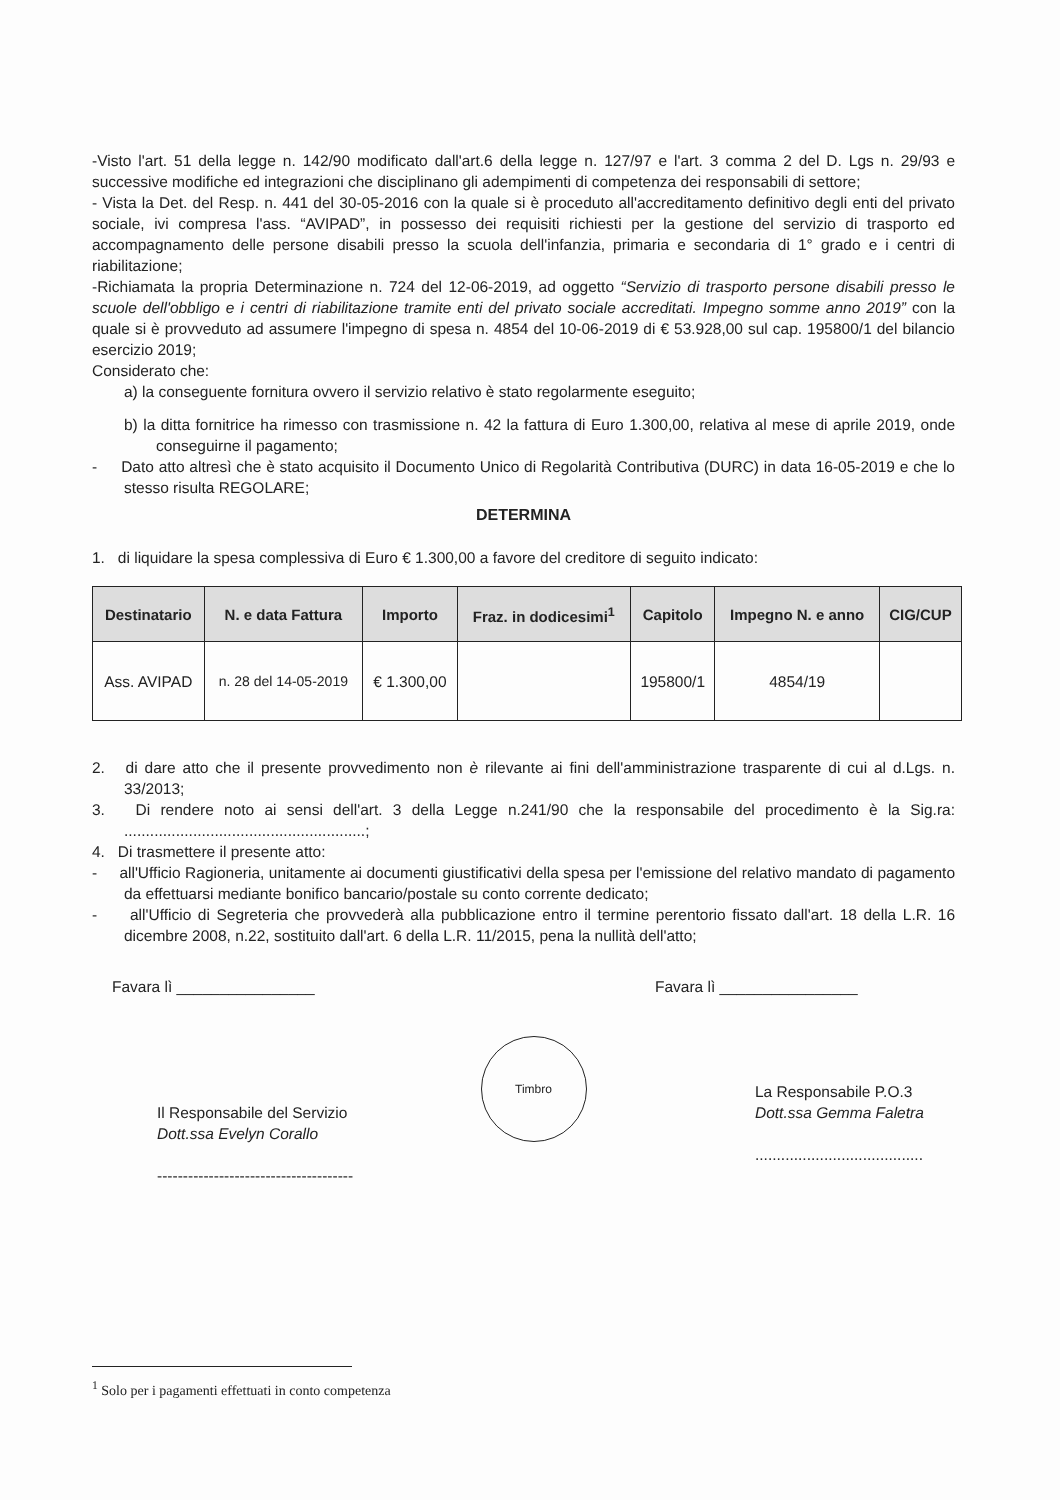-Visto l'art. 51 della legge n. 142/90 modificato dall'art.6 della legge n. 127/97 e l'art. 3 comma 2 del D. Lgs n. 29/93 e successive modifiche ed integrazioni che disciplinano gli adempimenti di competenza dei responsabili di settore;
- Vista la Det. del Resp. n. 441 del 30-05-2016 con la quale si è proceduto all'accreditamento definitivo degli enti del privato sociale, ivi compresa l'ass. “AVIPAD”, in possesso dei requisiti richiesti per la gestione del servizio di trasporto ed accompagnamento delle persone disabili presso la scuola dell'infanzia, primaria e secondaria di 1° grado e i centri di riabilitazione;
-Richiamata la propria Determinazione n. 724 del 12-06-2019, ad oggetto “Servizio di trasporto persone disabili presso le scuole dell'obbligo e i centri di riabilitazione tramite enti del privato sociale accreditati. Impegno somme anno 2019” con la quale si è provveduto ad assumere l'impegno di spesa n. 4854 del 10-06-2019 di € 53.928,00 sul cap. 195800/1 del bilancio esercizio 2019;
Considerato che:
a) la conseguente fornitura ovvero il servizio relativo è stato regolarmente eseguito;
b) la ditta fornitrice ha rimesso con trasmissione n. 42 la fattura di Euro 1.300,00, relativa al mese di aprile 2019, onde conseguirne il pagamento;
- Dato atto altresì che è stato acquisito il Documento Unico di Regolarità Contributiva (DURC) in data 16-05-2019 e che lo stesso risulta REGOLARE;
DETERMINA
1. di liquidare la spesa complessiva di Euro € 1.300,00 a favore del creditore di seguito indicato:
| Destinatario | N. e data Fattura | Importo | Fraz. in dodicesimi<sup>1</sup> | Capitolo | Impegno N. e anno | CIG/CUP |
| --- | --- | --- | --- | --- | --- | --- |
| Ass. AVIPAD | n. 28 del 14-05-2019 | € 1.300,00 | | 195800/1 | 4854/19 | |
2. di dare atto che il presente provvedimento non è rilevante ai fini dell'amministrazione trasparente di cui al d.Lgs. n. 33/2013;
3. Di rendere noto ai sensi dell'art. 3 della Legge n.241/90 che la responsabile del procedimento è la Sig.ra: ........................................................;
4. Di trasmettere il presente atto:
- all'Ufficio Ragioneria, unitamente ai documenti giustificativi della spesa per l'emissione del relativo mandato di pagamento da effettuarsi mediante bonifico bancario/postale su conto corrente dedicato;
- all'Ufficio di Segreteria che provvederà alla pubblicazione entro il termine perentorio fissato dall'art. 18 della L.R. 16 dicembre 2008, n.22, sostituito dall'art. 6 della L.R. 11/2015, pena la nullità dell'atto;
Favara lì ________________
Il Responsabile del Servizio
Dott.ssa Evelyn Corallo
--------------------------------------
Timbro
Favara lì ________________
La Responsabile P.O.3
Dott.ssa Gemma Faletra
.......................................
<sup>1</sup> Solo per i pagamenti effettuati in conto competenza